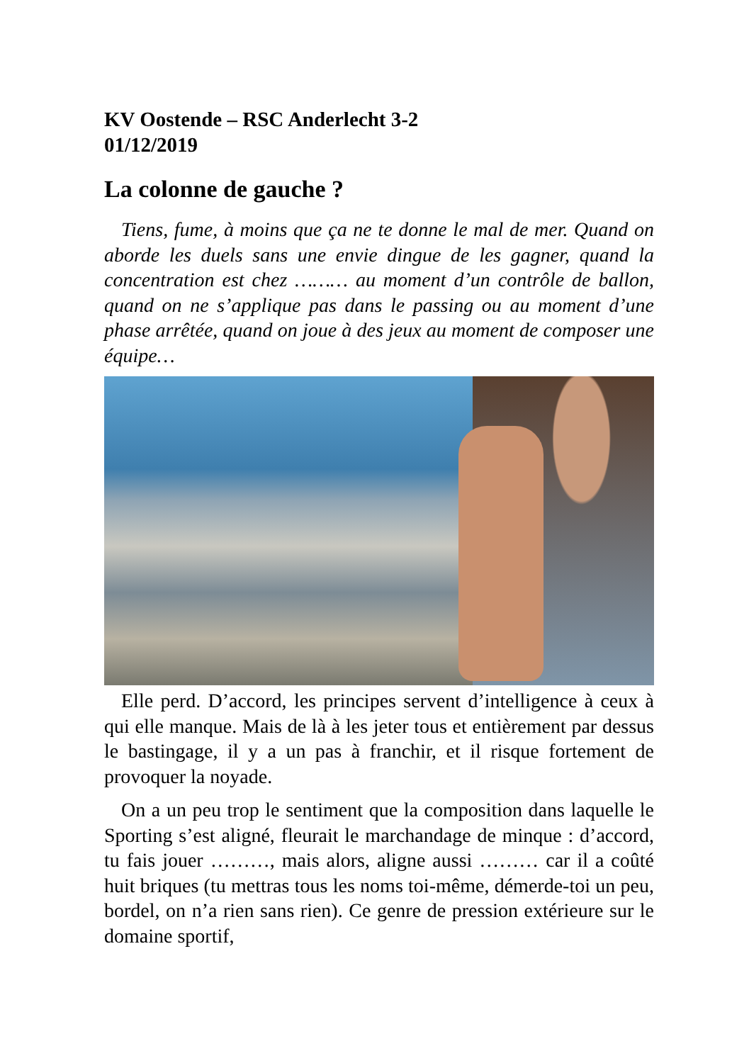KV Oostende – RSC Anderlecht 3-2
01/12/2019
La colonne de gauche ?
Tiens, fume, à moins que ça ne te donne le mal de mer. Quand on aborde les duels sans une envie dingue de les gagner, quand la concentration est chez ……… au moment d’un contrôle de ballon, quand on ne s’applique pas dans le passing ou au moment d’une phase arrêtée, quand on joue à des jeux au moment de composer une équipe…
Elle perd. D’accord, les principes servent d’intelligence à ceux à qui elle manque. Mais de là à les jeter tous et entièrement par dessus le bastingage, il y a un pas à franchir, et il risque fortement de provoquer la noyade.
On a un peu trop le sentiment que la composition dans laquelle le Sporting s’est aligné, fleurait le marchandage de minque : d’accord, tu fais jouer ………, mais alors, aligne aussi ……… car il a coûté huit briques (tu mettras tous les noms toi-même, démerde-toi un peu, bordel, on n’a rien sans rien). Ce genre de pression extérieure sur le domaine sportif,